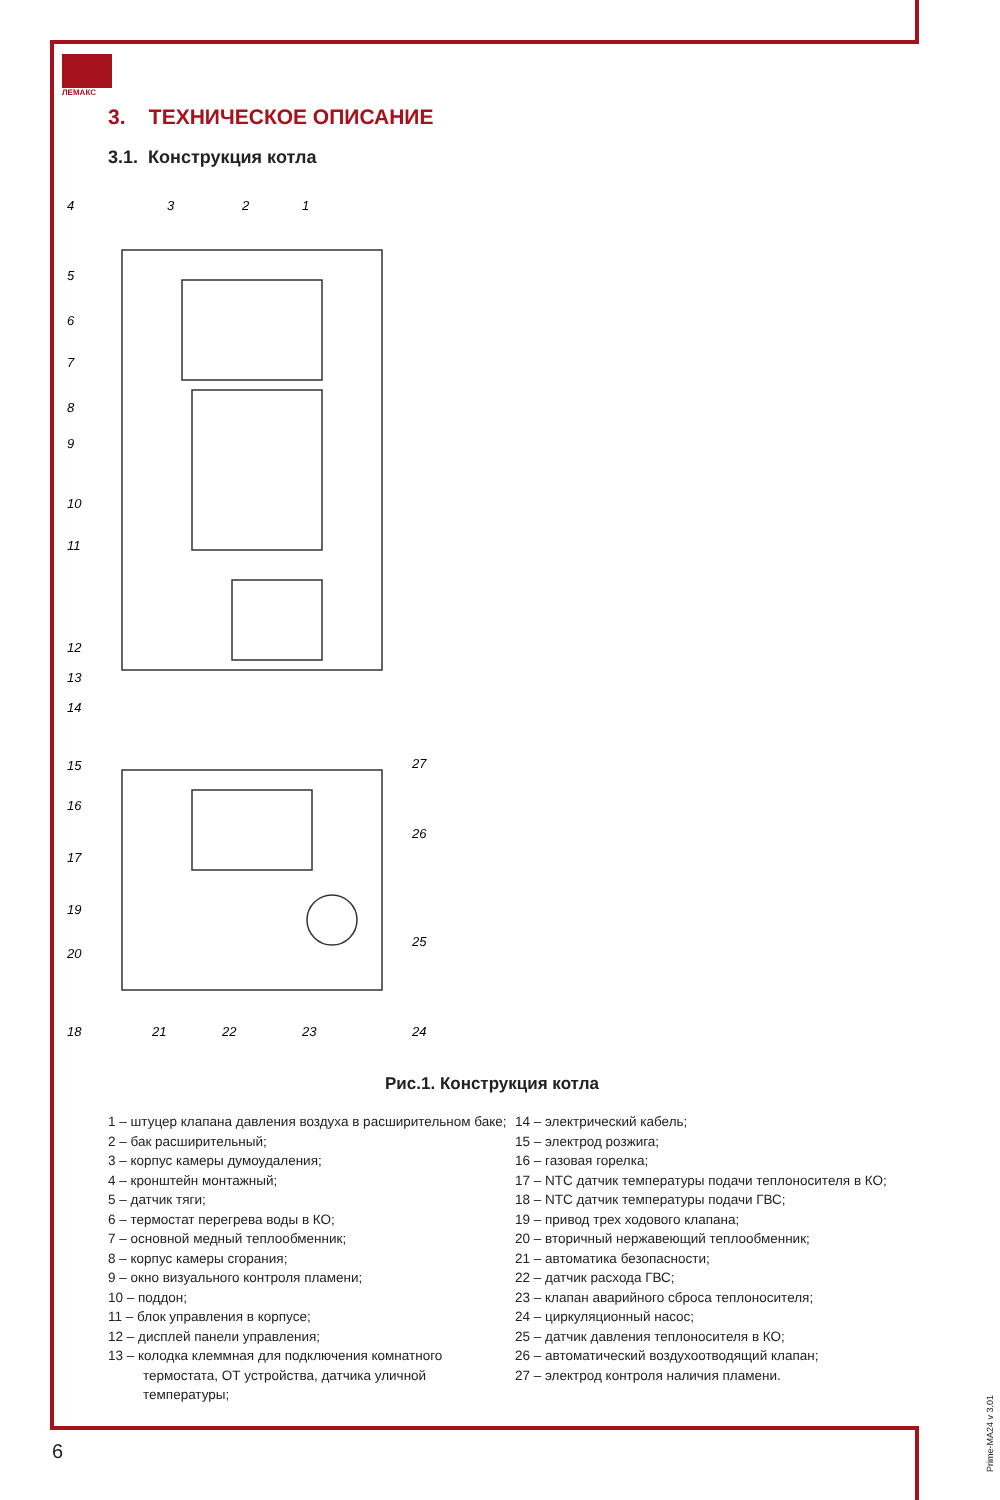ЛЕМАКС
3. ТЕХНИЧЕСКОЕ ОПИСАНИЕ
3.1. Конструкция котла
4
3
2
1
5
6
7
8
9
10
11
12
13
14
15
16
17
19
20
27
26
25
18
21
22
23
24
Рис.1. Конструкция котла
1 – штуцер клапана давления воздуха в расширительном баке;
2 – бак расширительный;
3 – корпус камеры думоудаления;
4 – кронштейн монтажный;
5 – датчик тяги;
6 – термостат перегрева воды в КО;
7 – основной медный теплообменник;
8 – корпус камеры сгорания;
9 – окно визуального контроля пламени;
10 – поддон;
11 – блок управления в корпусе;
12 – дисплей панели управления;
13 – колодка клеммная для подключения комнатного термостата, ОТ устройства, датчика уличной температуры;
14 – электрический кабель;
15 – электрод розжига;
16 – газовая горелка;
17 – NTC датчик температуры подачи теплоносителя в КО;
18 – NTC датчик температуры подачи ГВС;
19 – привод трех ходового клапана;
20 – вторичный нержавеющий теплообменник;
21 – автоматика безопасности;
22 – датчик расхода ГВС;
23 – клапан аварийного сброса теплоносителя;
24 – циркуляционный насос;
25 – датчик давления теплоносителя в КО;
26 – автоматический воздухоотводящий клапан;
27 – электрод контроля наличия пламени.
6
Prime-MA24 v 3.01